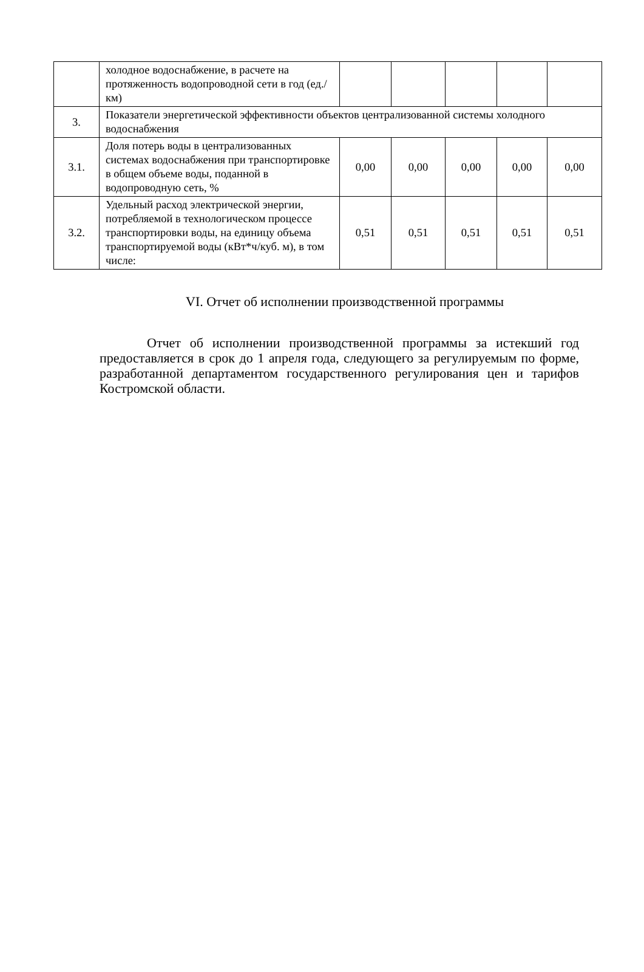| | холодное водоснабжение, в расчете на протяженность водопроводной сети в год (ед./км) | | | | | |
| 3. | Показатели энергетической эффективности объектов централизованной системы холодного водоснабжения | | | | | |
| 3.1. | Доля потерь воды в централизованных системах водоснабжения при транспортировке в общем объеме воды, поданной в водопроводную сеть, % | 0,00 | 0,00 | 0,00 | 0,00 | 0,00 |
| 3.2. | Удельный расход электрической энергии, потребляемой в технологическом процессе транспортировки воды, на единицу объема транспортируемой воды (кВт*ч/куб. м), в том числе: | 0,51 | 0,51 | 0,51 | 0,51 | 0,51 |
VI. Отчет об исполнении производственной программы
Отчет об исполнении производственной программы за истекший год предоставляется в срок до 1 апреля года, следующего за регулируемым по форме, разработанной департаментом государственного регулирования цен и тарифов Костромской области.